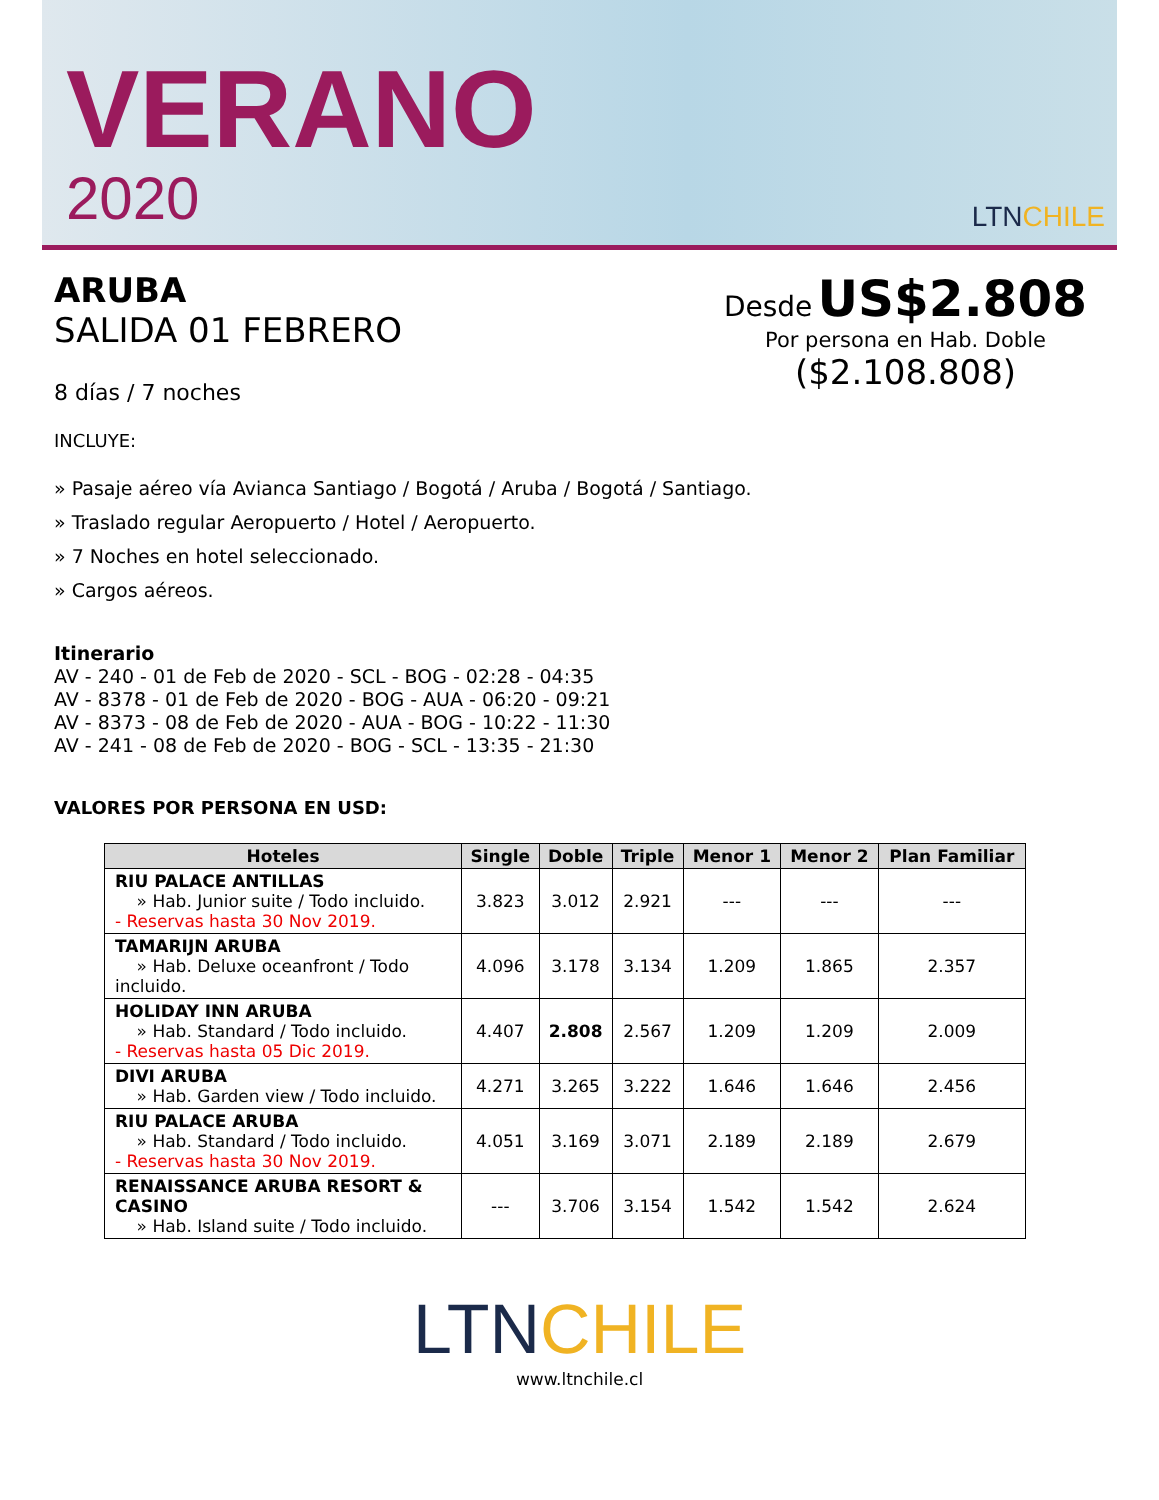VERANO
2020
LTNCHILE
ARUBA
SALIDA 01 FEBRERO
8 días / 7 noches
Desde US$2.808
Por persona en Hab. Doble
($2.108.808)
INCLUYE:
» Pasaje aéreo vía Avianca Santiago / Bogotá / Aruba / Bogotá / Santiago.
» Traslado regular Aeropuerto / Hotel / Aeropuerto.
» 7 Noches en hotel seleccionado.
» Cargos aéreos.
Itinerario
AV - 240 - 01 de Feb de 2020 - SCL - BOG - 02:28 - 04:35
AV - 8378 - 01 de Feb de 2020 - BOG - AUA - 06:20 - 09:21
AV - 8373 - 08 de Feb de 2020 - AUA - BOG - 10:22 - 11:30
AV - 241 - 08 de Feb de 2020 - BOG - SCL - 13:35 - 21:30
VALORES POR PERSONA EN USD:
| Hoteles | Single | Doble | Triple | Menor 1 | Menor 2 | Plan Familiar |
| --- | --- | --- | --- | --- | --- | --- |
| RIU PALACE ANTILLAS » Hab. Junior suite / Todo incluido. - Reservas hasta 30 Nov 2019. | 3.823 | 3.012 | 2.921 | --- | --- | --- |
| TAMARIJN ARUBA » Hab. Deluxe oceanfront / Todo incluido. | 4.096 | 3.178 | 3.134 | 1.209 | 1.865 | 2.357 |
| HOLIDAY INN ARUBA » Hab. Standard / Todo incluido. - Reservas hasta 05 Dic 2019. | 4.407 | 2.808 | 2.567 | 1.209 | 1.209 | 2.009 |
| DIVI ARUBA » Hab. Garden view / Todo incluido. | 4.271 | 3.265 | 3.222 | 1.646 | 1.646 | 2.456 |
| RIU PALACE ARUBA » Hab. Standard / Todo incluido. - Reservas hasta 30 Nov 2019. | 4.051 | 3.169 | 3.071 | 2.189 | 2.189 | 2.679 |
| RENAISSANCE ARUBA RESORT & CASINO » Hab. Island suite / Todo incluido. | --- | 3.706 | 3.154 | 1.542 | 1.542 | 2.624 |
LTNCHILE
www.ltnchile.cl